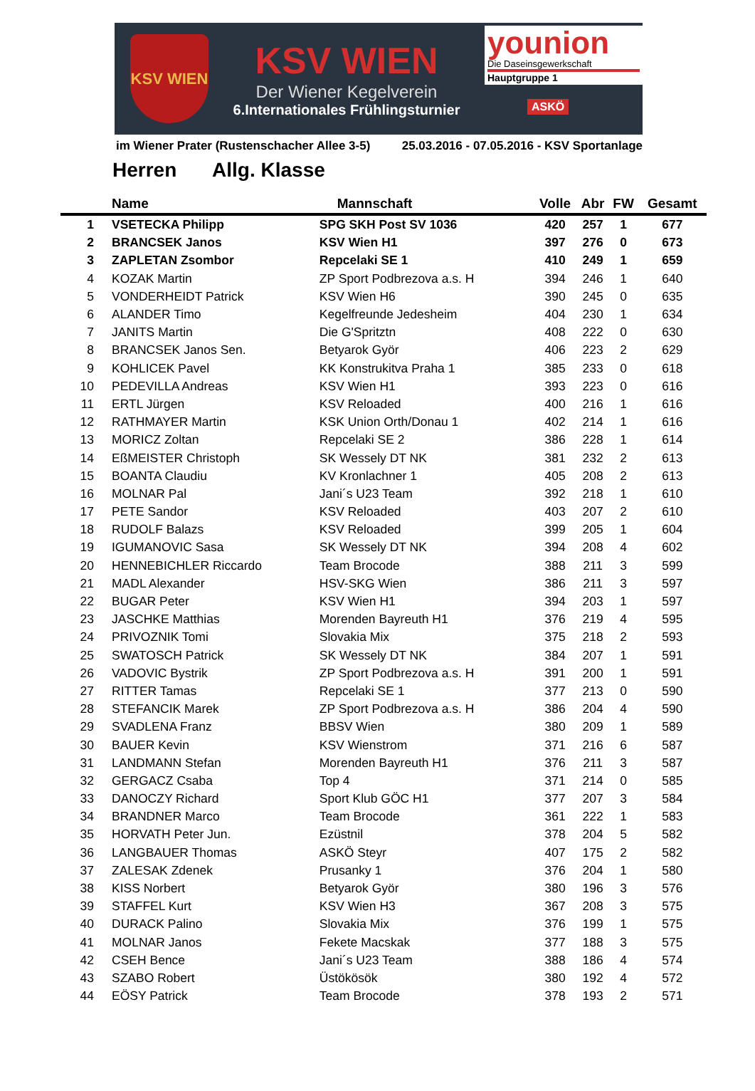KSV WIEN
KSV WIEN
Der Wiener Kegelverein
6.Internationales Frühlingsturnier
younion
Die Daseinsgewerkschaft
Hauptgruppe 1
ASKÖ
im Wiener Prater (Rustenschacher Allee 3-5) 25.03.2016 - 07.05.2016 - KSV Sportanlage
Herren Allg. Klasse
| | Name | Mannschaft | Volle | Abr | FW | Gesamt |
| --- | --- | --- | --- | --- | --- | --- |
| 1 | VSETECKA Philipp | SPG SKH Post SV 1036 | 420 | 257 | 1 | 677 |
| 2 | BRANCSEK Janos | KSV Wien H1 | 397 | 276 | 0 | 673 |
| 3 | ZAPLETAN Zsombor | Repcelaki SE 1 | 410 | 249 | 1 | 659 |
| 4 | KOZAK Martin | ZP Sport Podbrezova a.s. H | 394 | 246 | 1 | 640 |
| 5 | VONDERHEIDT Patrick | KSV Wien H6 | 390 | 245 | 0 | 635 |
| 6 | ALANDER Timo | Kegelfreunde Jedesheim | 404 | 230 | 1 | 634 |
| 7 | JANITS Martin | Die G'Spritztn | 408 | 222 | 0 | 630 |
| 8 | BRANCSEK Janos Sen. | Betyarok Györ | 406 | 223 | 2 | 629 |
| 9 | KOHLICEK Pavel | KK Konstrukitva Praha 1 | 385 | 233 | 0 | 618 |
| 10 | PEDEVILLA Andreas | KSV Wien H1 | 393 | 223 | 0 | 616 |
| 11 | ERTL Jürgen | KSV Reloaded | 400 | 216 | 1 | 616 |
| 12 | RATHMAYER Martin | KSK Union Orth/Donau 1 | 402 | 214 | 1 | 616 |
| 13 | MORICZ Zoltan | Repcelaki SE 2 | 386 | 228 | 1 | 614 |
| 14 | EßMEISTER Christoph | SK Wessely DT NK | 381 | 232 | 2 | 613 |
| 15 | BOANTA Claudiu | KV Kronlachner 1 | 405 | 208 | 2 | 613 |
| 16 | MOLNAR Pal | Jani´s U23 Team | 392 | 218 | 1 | 610 |
| 17 | PETE Sandor | KSV Reloaded | 403 | 207 | 2 | 610 |
| 18 | RUDOLF Balazs | KSV Reloaded | 399 | 205 | 1 | 604 |
| 19 | IGUMANOVIC Sasa | SK Wessely DT NK | 394 | 208 | 4 | 602 |
| 20 | HENNEBICHLER Riccardo | Team Brocode | 388 | 211 | 3 | 599 |
| 21 | MADL Alexander | HSV-SKG Wien | 386 | 211 | 3 | 597 |
| 22 | BUGAR Peter | KSV Wien H1 | 394 | 203 | 1 | 597 |
| 23 | JASCHKE Matthias | Morenden Bayreuth H1 | 376 | 219 | 4 | 595 |
| 24 | PRIVOZNIK Tomi | Slovakia Mix | 375 | 218 | 2 | 593 |
| 25 | SWATOSCH Patrick | SK Wessely DT NK | 384 | 207 | 1 | 591 |
| 26 | VADOVIC Bystrik | ZP Sport Podbrezova a.s. H | 391 | 200 | 1 | 591 |
| 27 | RITTER Tamas | Repcelaki SE 1 | 377 | 213 | 0 | 590 |
| 28 | STEFANCIK Marek | ZP Sport Podbrezova a.s. H | 386 | 204 | 4 | 590 |
| 29 | SVADLENA Franz | BBSV Wien | 380 | 209 | 1 | 589 |
| 30 | BAUER Kevin | KSV Wienstrom | 371 | 216 | 6 | 587 |
| 31 | LANDMANN Stefan | Morenden Bayreuth H1 | 376 | 211 | 3 | 587 |
| 32 | GERGACZ Csaba | Top 4 | 371 | 214 | 0 | 585 |
| 33 | DANOCZY Richard | Sport Klub GÖC H1 | 377 | 207 | 3 | 584 |
| 34 | BRANDNER Marco | Team Brocode | 361 | 222 | 1 | 583 |
| 35 | HORVATH Peter Jun. | Ezüstnil | 378 | 204 | 5 | 582 |
| 36 | LANGBAUER Thomas | ASKÖ Steyr | 407 | 175 | 2 | 582 |
| 37 | ZALESAK Zdenek | Prusanky 1 | 376 | 204 | 1 | 580 |
| 38 | KISS Norbert | Betyarok Györ | 380 | 196 | 3 | 576 |
| 39 | STAFFEL Kurt | KSV Wien H3 | 367 | 208 | 3 | 575 |
| 40 | DURACK Palino | Slovakia Mix | 376 | 199 | 1 | 575 |
| 41 | MOLNAR Janos | Fekete Macskak | 377 | 188 | 3 | 575 |
| 42 | CSEH Bence | Jani´s U23 Team | 388 | 186 | 4 | 574 |
| 43 | SZABO Robert | Üstökösök | 380 | 192 | 4 | 572 |
| 44 | EÖSY Patrick | Team Brocode | 378 | 193 | 2 | 571 |